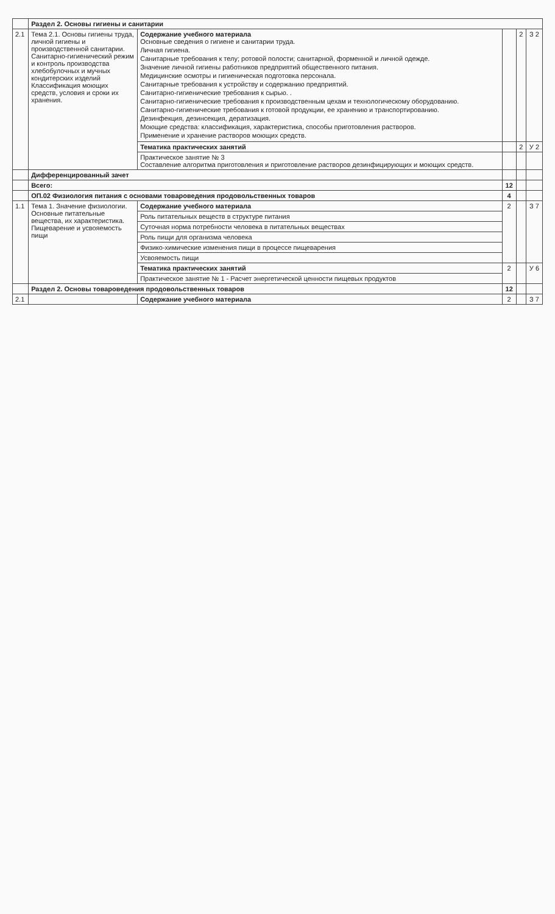| | Раздел 2. Основы гигиены и санитарии | | | | |
| 2.1 | Тема 2.1. Основы гигиены труда, личной гигиены и производственной санитарии. Санитарно-гигиенический режим и контроль производства хлебобулочных и мучных кондитерских изделий Классификация моющих средств, условия и сроки их хранения. | Содержание учебного материала Основные сведения о гигиене и санитарии труда. Личная гигиена. Санитарные требования к телу; ротовой полости; санитарной, форменной и личной одежде. Значение личной гигиены работников предприятий общественного питания. Медицинские осмотры и гигиеническая подготовка персонала. Санитарные требования к устройству и содержанию предприятий. Санитарно-гигиенические требования к сырью. . Санитарно-гигиенические требования к производственным цехам и технологическому оборудованию. Санитарно-гигиенические требования к готовой продукции, ее хранению и транспортированию. Дезинфекция, дезинсекция, дератизация. Моющие средства: классификация, характеристика, способы приготовления растворов. Применение и хранение растворов моющих средств. | | 2 | З 2 |
| | | Тематика практических занятий | | 2 | У 2 |
| | | Практическое занятие № 3 Составление алгоритма приготовления и приготовление растворов дезинфицирующих и моющих средств. | | | |
| | Дифференцированный зачет | | | | |
| | Всего: | | 12 | | |
| | ОП.02 Физиология питания с основами товароведения продовольственных товаров | | 4 | | |
| 1.1 | Тема 1. Значение физиологии. Основные питательные вещества, их характеристика. Пищеварение и усвояемость пищи | Содержание учебного материала | 2 | | З 7 |
| | | Роль питательных веществ в структуре питания | | | |
| | | Суточная норма потребности человека в питательных веществах | | | |
| | | Роль пищи для организма человека | | | |
| | | Физико-химические изменения пищи в процессе пищеварения | | | |
| | | Усвояемость пищи | | | |
| | | Тематика практических занятий | 2 | | У 6 |
| | | Практическое занятие № 1 - Расчет энергетической ценности пищевых продуктов | | | |
| | Раздел 2. Основы товароведения продовольственных товаров | | 12 | | |
| 2.1 | | Содержание учебного материала | 2 | | З 7 |